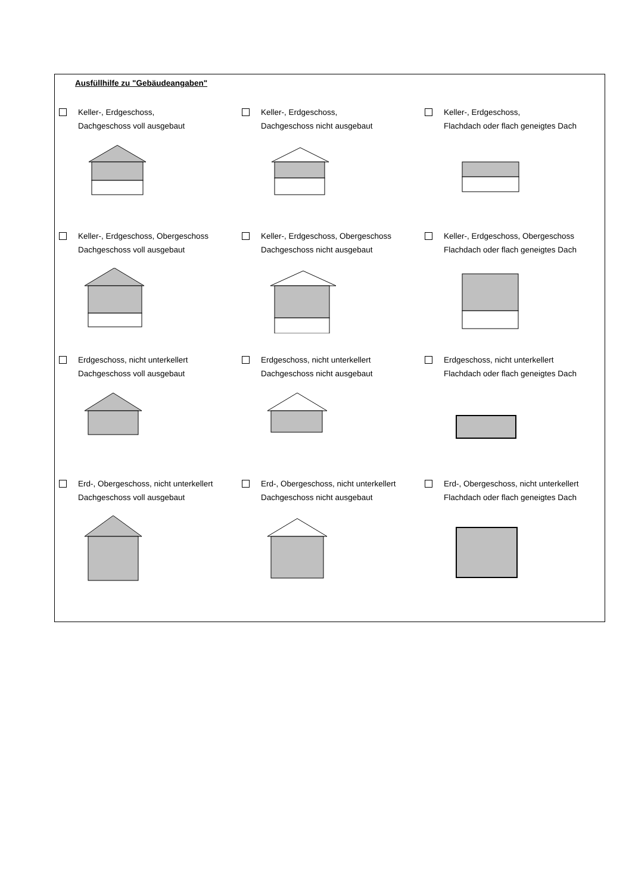Ausfüllhilfe zu "Gebäudeangaben"
Keller-, Erdgeschoss,
Dachgeschoss voll ausgebaut
Keller-, Erdgeschoss,
Dachgeschoss nicht ausgebaut
Keller-, Erdgeschoss,
Flachdach oder flach geneigtes Dach
Keller-, Erdgeschoss, Obergeschoss
Dachgeschoss voll ausgebaut
Keller-, Erdgeschoss, Obergeschoss
Dachgeschoss nicht ausgebaut
Keller-, Erdgeschoss, Obergeschoss
Flachdach oder flach geneigtes Dach
Erdgeschoss, nicht unterkellert
Dachgeschoss voll ausgebaut
Erdgeschoss, nicht unterkellert
Dachgeschoss nicht ausgebaut
Erdgeschoss, nicht unterkellert
Flachdach oder flach geneigtes Dach
Erd-, Obergeschoss, nicht unterkellert
Dachgeschoss voll ausgebaut
Erd-, Obergeschoss, nicht unterkellert
Dachgeschoss nicht ausgebaut
Erd-, Obergeschoss, nicht unterkellert
Flachdach oder flach geneigtes Dach